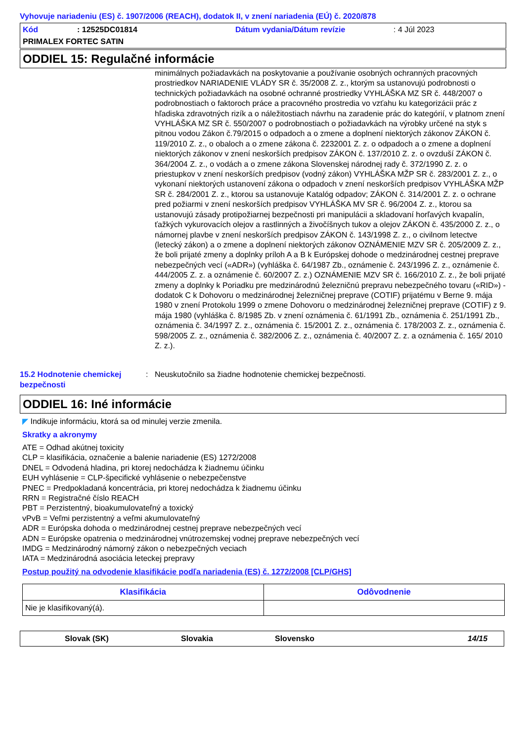Vyhovuje nariadeniu (ES) č. 1907/2006 (REACH), dodatok II, v znení nariadenia (EÚ) č. 2020/878
Kód: 12525DC01814 Dátum vydania/Dátum revízie: 4 Júl 2023
PRIMALEX FORTEC SATIN
ODDIEL 15: Regulačné informácie
minimálnych požiadavkách na poskytovanie a používanie osobných ochranných pracovných prostriedkov NARIADENIE VLÁDY SR č. 35/2008 Z. z., ktorým sa ustanovujú podrobnosti o technických požiadavkách na osobné ochranné prostriedky VYHLÁŠKA MZ SR č. 448/2007 o podrobnostiach o faktoroch práce a pracovného prostredia vo vzťahu ku kategorizácii prác z hľadiska zdravotných rizík a o náležitostiach návrhu na zaradenie prác do kategórií, v platnom znení VYHLÁŠKA MZ SR č. 550/2007 o podrobnostiach o požiadavkách na výrobky určené na styk s pitnou vodou Zákon č.79/2015 o odpadoch a o zmene a doplnení niektorých zákonov ZÁKON č. 119/2010 Z. z., o obaloch a o zmene zákona č. 2232001 Z. z. o odpadoch a o zmene a doplnení niektorých zákonov v znení neskorších predpisov ZÁKON č. 137/2010 Z. z. o ovzduší ZÁKON č. 364/2004 Z. z., o vodách a o zmene zákona Slovenskej národnej rady č. 372/1990 Z. z. o priestupkov v znení neskorších predpisov (vodný zákon) VYHLÁŠKA MŽP SR č. 283/2001 Z. z., o vykonaní niektorých ustanovení zákona o odpadoch v znení neskorších predpisov VYHLÁŠKA MŽP SR č. 284/2001 Z. z., ktorou sa ustanovuje Katalóg odpadov; ZÁKON č. 314/2001 Z. z. o ochrane pred požiarmi v znení neskorších predpisov VYHLÁŠKA MV SR č. 96/2004 Z. z., ktorou sa ustanovujú zásady protipožiarnej bezpečnosti pri manipulácii a skladovaní horľavých kvapalín, ťažkých vykurovacích olejov a rastlinných a živočíšnych tukov a olejov ZÁKON č. 435/2000 Z. z., o námornej plavbe v znení neskorších predpisov ZÁKON č. 143/1998 Z. z., o civilnom letectve (letecký zákon) a o zmene a doplnení niektorých zákonov OZNÁMENIE MZV SR č. 205/2009 Z. z., že boli prijaté zmeny a doplnky príloh A a B k Európskej dohode o medzinárodnej cestnej preprave nebezpečných vecí («ADR») (vyhláška č. 64/1987 Zb., oznámenie č. 243/1996 Z. z., oznámenie č. 444/2005 Z. z. a oznámenie č. 60/2007 Z. z.) OZNÁMENIE MZV SR č. 166/2010 Z. z., že boli prijaté zmeny a doplnky k Poriadku pre medzinárodnú železničnú prepravu nebezpečného tovaru («RID») - dodatok C k Dohovoru o medzinárodnej železničnej preprave (COTIF) prijatému v Berne 9. mája 1980 v znení Protokolu 1999 o zmene Dohovoru o medzinárodnej železničnej preprave (COTIF) z 9. mája 1980 (vyhláška č. 8/1985 Zb. v znení oznámenia č. 61/1991 Zb., oznámenia č. 251/1991 Zb., oznámenia č. 34/1997 Z. z., oznámenia č. 15/2001 Z. z., oznámenia č. 178/2003 Z. z., oznámenia č. 598/2005 Z. z., oznámenia č. 382/2006 Z. z., oznámenia č. 40/2007 Z. z. a oznámenia č. 165/ 2010 Z. z.).
15.2 Hodnotenie chemickej bezpečnosti: Neuskutočnilo sa žiadne hodnotenie chemickej bezpečnosti.
ODDIEL 16: Iné informácie
◤ Indikuje informáciu, ktorá sa od minulej verzie zmenila.
Skratky a akronymy
ATE = Odhad akútnej toxicity
CLP = klasifikácia, označenie a balenie nariadenie (ES) 1272/2008
DNEL = Odvodená hladina, pri ktorej nedochádza k žiadnemu účinku
EUH vyhlásenie = CLP-špecifické vyhlásenie o nebezpečenstve
PNEC = Predpokladaná koncentrácia, pri ktorej nedochádza k žiadnemu účinku
RRN = Registračné číslo REACH
PBT = Perzistentný, bioakumulovateľný a toxický
vPvB = Veľmi perzistentný a veľmi akumulovateľný
ADR = Európska dohoda o medzinárodnej cestnej preprave nebezpečných vecí
ADN = Európske opatrenia o medzinárodnej vnútrozemskej vodnej preprave nebezpečných vecí
IMDG = Medzinárodný námorný zákon o nebezpečných veciach
IATA = Medzinárodná asociácia leteckej prepravy
Postup použitý na odvodenie klasifikácie podľa nariadenia (ES) č. 1272/2008 [CLP/GHS]
| Klasifikácia | Odôvodnenie |
| --- | --- |
| Nie je klasifikovaný(á). | |
Slovak (SK) Slovakia Slovensko 14/15